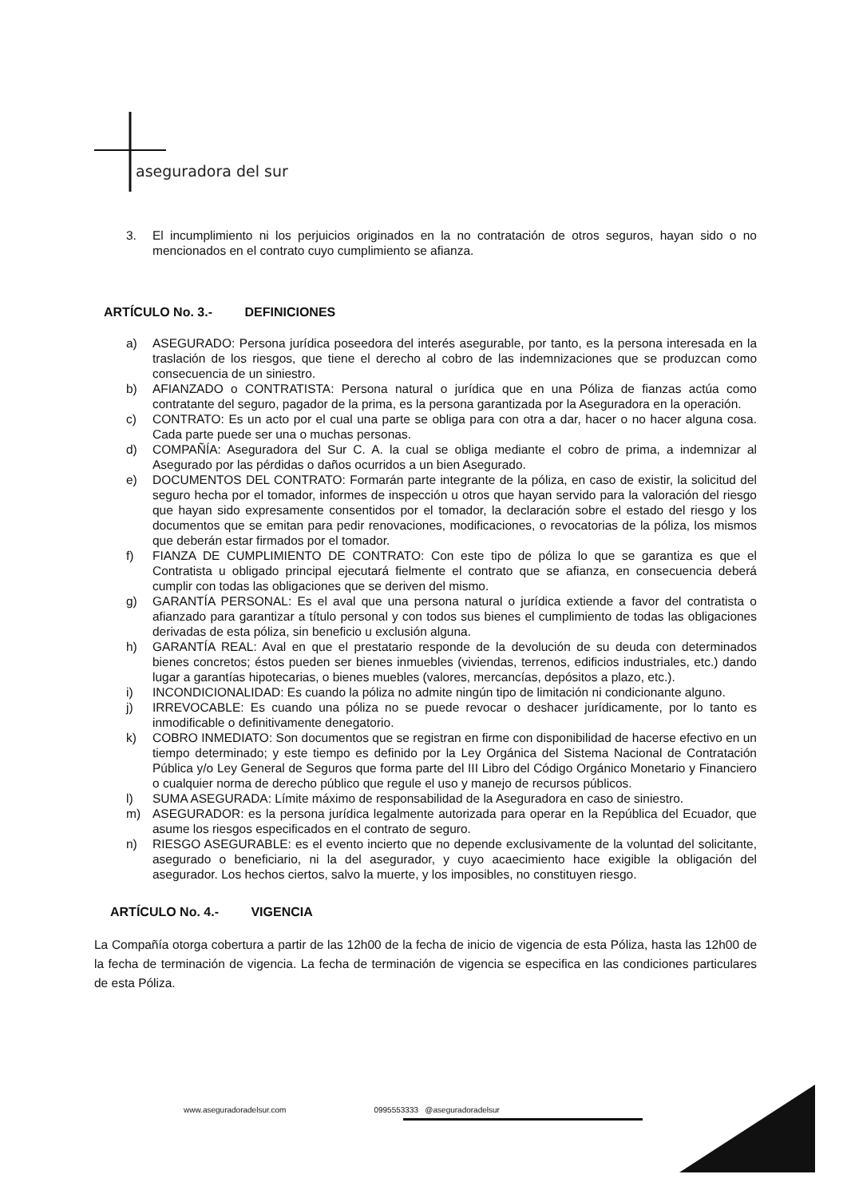aseguradora del sur
3. El incumplimiento ni los perjuicios originados en la no contratación de otros seguros, hayan sido o no mencionados en el contrato cuyo cumplimiento se afianza.
ARTÍCULO No. 3.- DEFINICIONES
a) ASEGURADO: Persona jurídica poseedora del interés asegurable, por tanto, es la persona interesada en la traslación de los riesgos, que tiene el derecho al cobro de las indemnizaciones que se produzcan como consecuencia de un siniestro.
b) AFIANZADO o CONTRATISTA: Persona natural o jurídica que en una Póliza de fianzas actúa como contratante del seguro, pagador de la prima, es la persona garantizada por la Aseguradora en la operación.
c) CONTRATO: Es un acto por el cual una parte se obliga para con otra a dar, hacer o no hacer alguna cosa. Cada parte puede ser una o muchas personas.
d) COMPAÑÍA: Aseguradora del Sur C. A. la cual se obliga mediante el cobro de prima, a indemnizar al Asegurado por las pérdidas o daños ocurridos a un bien Asegurado.
e) DOCUMENTOS DEL CONTRATO: Formarán parte integrante de la póliza, en caso de existir, la solicitud del seguro hecha por el tomador, informes de inspección u otros que hayan servido para la valoración del riesgo que hayan sido expresamente consentidos por el tomador, la declaración sobre el estado del riesgo y los documentos que se emitan para pedir renovaciones, modificaciones, o revocatorias de la póliza, los mismos que deberán estar firmados por el tomador.
f) FIANZA DE CUMPLIMIENTO DE CONTRATO: Con este tipo de póliza lo que se garantiza es que el Contratista u obligado principal ejecutará fielmente el contrato que se afianza, en consecuencia deberá cumplir con todas las obligaciones que se deriven del mismo.
g) GARANTÍA PERSONAL: Es el aval que una persona natural o jurídica extiende a favor del contratista o afianzado para garantizar a título personal y con todos sus bienes el cumplimiento de todas las obligaciones derivadas de esta póliza, sin beneficio u exclusión alguna.
h) GARANTÍA REAL: Aval en que el prestatario responde de la devolución de su deuda con determinados bienes concretos; éstos pueden ser bienes inmuebles (viviendas, terrenos, edificios industriales, etc.) dando lugar a garantías hipotecarias, o bienes muebles (valores, mercancías, depósitos a plazo, etc.).
i) INCONDICIONALIDAD: Es cuando la póliza no admite ningún tipo de limitación ni condicionante alguno.
j) IRREVOCABLE: Es cuando una póliza no se puede revocar o deshacer jurídicamente, por lo tanto es inmodificable o definitivamente denegatorio.
k) COBRO INMEDIATO: Son documentos que se registran en firme con disponibilidad de hacerse efectivo en un tiempo determinado; y este tiempo es definido por la Ley Orgánica del Sistema Nacional de Contratación Pública y/o Ley General de Seguros que forma parte del III Libro del Código Orgánico Monetario y Financiero o cualquier norma de derecho público que regule el uso y manejo de recursos públicos.
l) SUMA ASEGURADA: Límite máximo de responsabilidad de la Aseguradora en caso de siniestro.
m) ASEGURADOR: es la persona jurídica legalmente autorizada para operar en la República del Ecuador, que asume los riesgos especificados en el contrato de seguro.
n) RIESGO ASEGURABLE: es el evento incierto que no depende exclusivamente de la voluntad del solicitante, asegurado o beneficiario, ni la del asegurador, y cuyo acaecimiento hace exigible la obligación del asegurador. Los hechos ciertos, salvo la muerte, y los imposibles, no constituyen riesgo.
ARTÍCULO No. 4.- VIGENCIA
La Compañía otorga cobertura a partir de las 12h00 de la fecha de inicio de vigencia de esta Póliza, hasta las 12h00 de la fecha de terminación de vigencia. La fecha de terminación de vigencia se especifica en las condiciones particulares de esta Póliza.
www.aseguradoradelsur.com 0995553333 @aseguradoradelsur